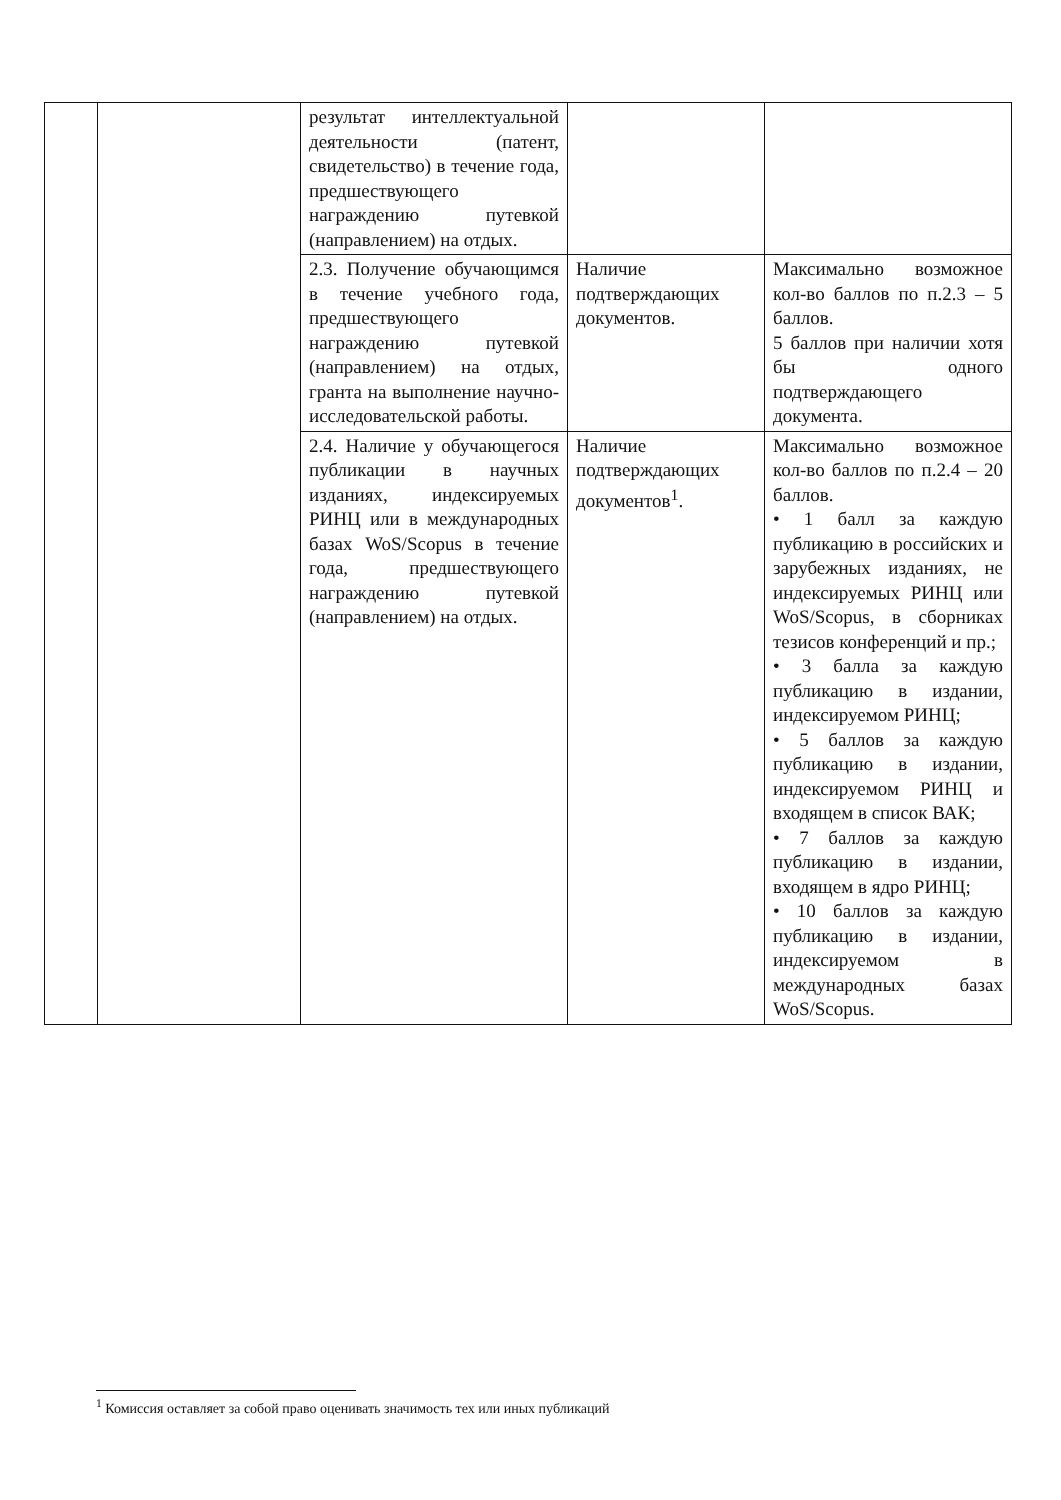| | | результат интеллектуальной деятельности (патент, свидетельство) в течение года, предшествующего награждению путевкой (направлением) на отдых. | | |
| | | 2.3. Получение обучающимся в течение учебного года, предшествующего награждению путевкой (направлением) на отдых, гранта на выполнение научно-исследовательской работы. | Наличие подтверждающих документов. | Максимально возможное кол-во баллов по п.2.3 – 5 баллов. 5 баллов при наличии хотя бы одного подтверждающего документа. |
| | | 2.4. Наличие у обучающегося публикации в научных изданиях, индексируемых РИНЦ или в международных базах WoS/Scopus в течение года, предшествующего награждению путевкой (направлением) на отдых. | Наличие подтверждающих документов<sup>1</sup>. | Максимально возможное кол-во баллов по п.2.4 – 20 баллов. • 1 балл за каждую публикацию в российских и зарубежных изданиях, не индексируемых РИНЦ или WoS/Scopus, в сборниках тезисов конференций и пр.; • 3 балла за каждую публикацию в издании, индексируемом РИНЦ; • 5 баллов за каждую публикацию в издании, индексируемом РИНЦ и входящем в список ВАК; • 7 баллов за каждую публикацию в издании, входящем в ядро РИНЦ; • 10 баллов за каждую публикацию в издании, индексируемом в международных базах WoS/Scopus. |
<sup>1</sup> Комиссия оставляет за собой право оценивать значимость тех или иных публикаций